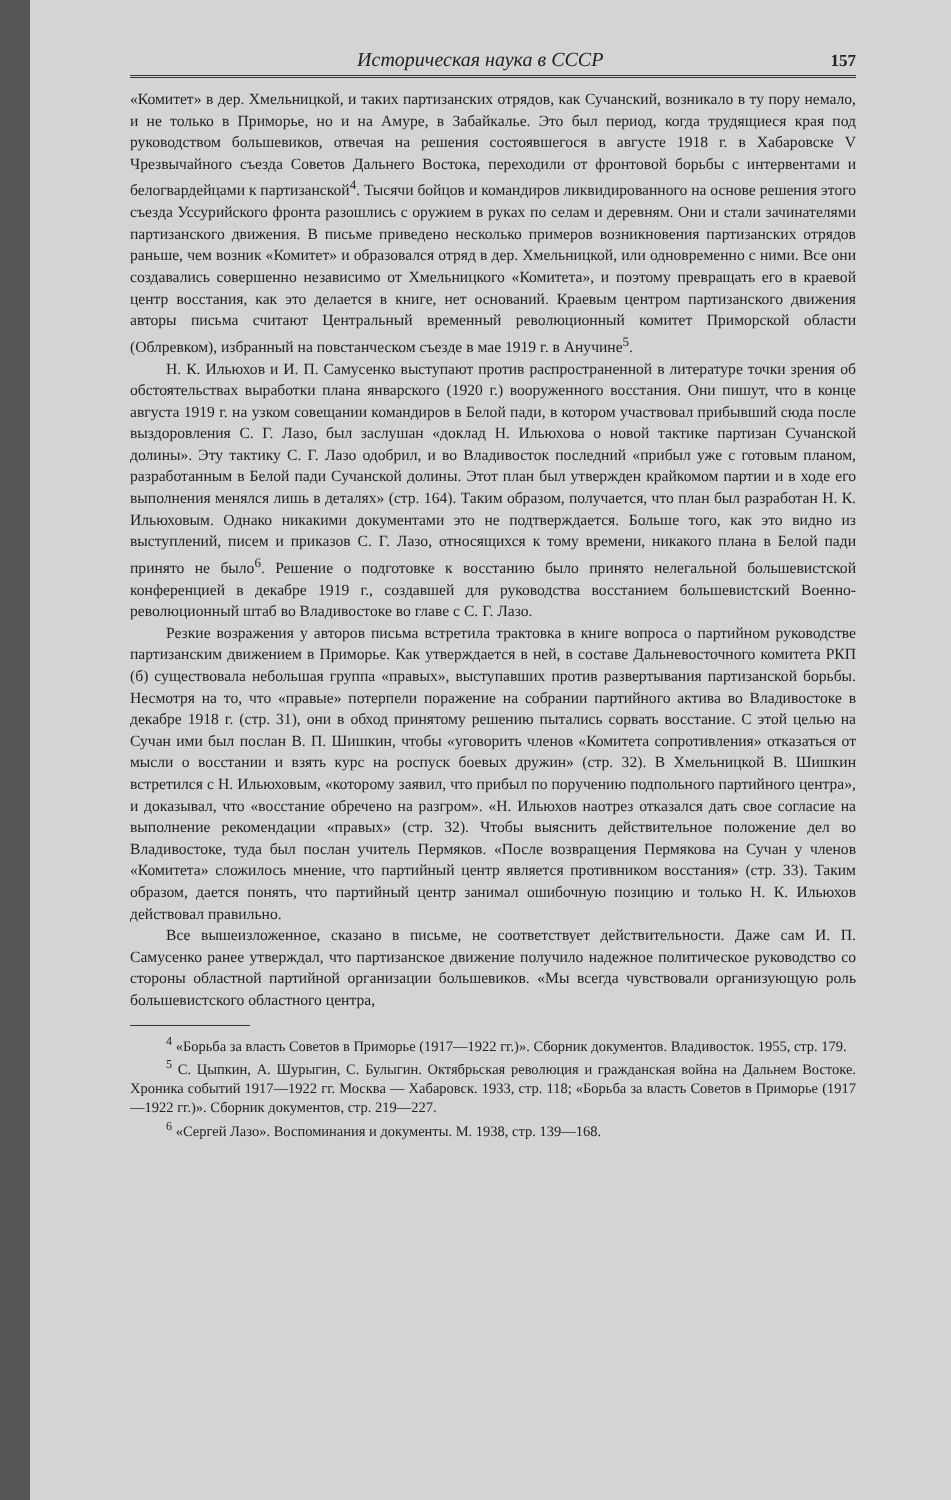Историческая наука в СССР 157
«Комитет» в дер. Хмельницкой, и таких партизанских отрядов, как Сучанский, возникало в ту пору немало, и не только в Приморье, но и на Амуре, в Забайкалье. Это был период, когда трудящиеся края под руководством большевиков, отвечая на решения состоявшегося в августе 1918 г. в Хабаровске V Чрезвычайного съезда Советов Дальнего Востока, переходили от фронтовой борьбы с интервентами и белогвардейцами к партизанской<sup>4</sup>. Тысячи бойцов и командиров ликвидированного на основе решения этого съезда Уссурийского фронта разошлись с оружием в руках по селам и деревням. Они и стали зачинателями партизанского движения. В письме приведено несколько примеров возникновения партизанских отрядов раньше, чем возник «Комитет» и образовался отряд в дер. Хмельницкой, или одновременно с ними. Все они создавались совершенно независимо от Хмельницкого «Комитета», и поэтому превращать его в краевой центр восстания, как это делается в книге, нет оснований. Краевым центром партизанского движения авторы письма считают Центральный временный революционный комитет Приморской области (Облревком), избранный на повстанческом съезде в мае 1919 г. в Анучине<sup>5</sup>.
Н. К. Ильюхов и И. П. Самусенко выступают против распространенной в литературе точки зрения об обстоятельствах выработки плана январского (1920 г.) вооруженного восстания. Они пишут, что в конце августа 1919 г. на узком совещании командиров в Белой пади, в котором участвовал прибывший сюда после выздоровления С. Г. Лазо, был заслушан «доклад Н. Ильюхова о новой тактике партизан Сучанской долины». Эту тактику С. Г. Лазо одобрил, и во Владивосток последний «прибыл уже с готовым планом, разработанным в Белой пади Сучанской долины. Этот план был утвержден крайкомом партии и в ходе его выполнения менялся лишь в деталях» (стр. 164). Таким образом, получается, что план был разработан Н. К. Ильюховым. Однако никакими документами это не подтверждается. Больше того, как это видно из выступлений, писем и приказов С. Г. Лазо, относящихся к тому времени, никакого плана в Белой пади принято не было<sup>6</sup>. Решение о подготовке к восстанию было принято нелегальной большевистской конференцией в декабре 1919 г., создавшей для руководства восстанием большевистский Военно-революционный штаб во Владивостоке во главе с С. Г. Лазо.
Резкие возражения у авторов письма встретила трактовка в книге вопроса о партийном руководстве партизанским движением в Приморье. Как утверждается в ней, в составе Дальневосточного комитета РКП (б) существовала небольшая группа «правых», выступавших против развертывания партизанской борьбы. Несмотря на то, что «правые» потерпели поражение на собрании партийного актива во Владивостоке в декабре 1918 г. (стр. 31), они в обход принятому решению пытались сорвать восстание. С этой целью на Сучан ими был послан В. П. Шишкин, чтобы «уговорить членов «Комитета сопротивления» отказаться от мысли о восстании и взять курс на роспуск боевых дружин» (стр. 32). В Хмельницкой В. Шишкин встретился с Н. Ильюховым, «которому заявил, что прибыл по поручению подпольного партийного центра», и доказывал, что «восстание обречено на разгром». «Н. Ильюхов наотрез отказался дать свое согласие на выполнение рекомендации «правых» (стр. 32). Чтобы выяснить действительное положение дел во Владивостоке, туда был послан учитель Пермяков. «После возвращения Пермякова на Сучан у членов «Комитета» сложилось мнение, что партийный центр является противником восстания» (стр. 33). Таким образом, дается понять, что партийный центр занимал ошибочную позицию и только Н. К. Ильюхов действовал правильно.
Все вышеизложенное, сказано в письме, не соответствует действительности. Даже сам И. П. Самусенко ранее утверждал, что партизанское движение получило надежное политическое руководство со стороны областной партийной организации большевиков. «Мы всегда чувствовали организующую роль большевистского областного центра,
<sup>4</sup> «Борьба за власть Советов в Приморье (1917—1922 гг.)». Сборник документов. Владивосток. 1955, стр. 179.
<sup>5</sup> С. Цыпкин, А. Шурыгин, С. Булыгин. Октябрьская революция и гражданская война на Дальнем Востоке. Хроника событий 1917—1922 гг. Москва — Хабаровск. 1933, стр. 118; «Борьба за власть Советов в Приморье (1917—1922 гг.)». Сборник документов, стр. 219—227.
<sup>6</sup> «Сергей Лазо». Воспоминания и документы. М. 1938, стр. 139—168.